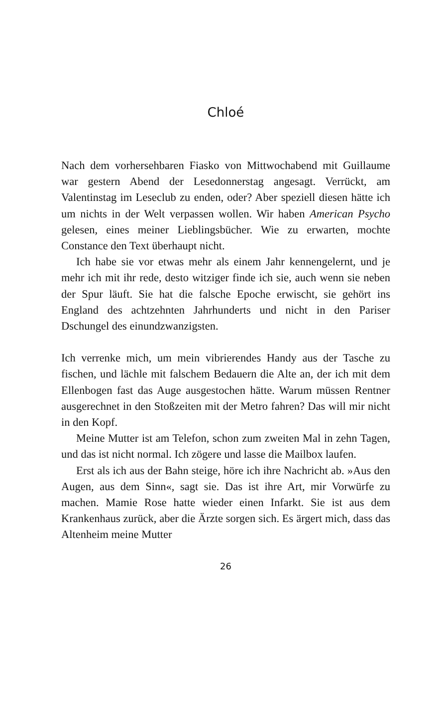Chloé
Nach dem vorhersehbaren Fiasko von Mittwochabend mit Guillaume war gestern Abend der Lesedonnerstag angesagt. Verrückt, am Valentinstag im Leseclub zu enden, oder? Aber speziell diesen hätte ich um nichts in der Welt verpassen wollen. Wir haben American Psycho gelesen, eines meiner Lieblingsbücher. Wie zu erwarten, mochte Constance den Text überhaupt nicht.
Ich habe sie vor etwas mehr als einem Jahr kennengelernt, und je mehr ich mit ihr rede, desto witziger finde ich sie, auch wenn sie neben der Spur läuft. Sie hat die falsche Epoche erwischt, sie gehört ins England des achtzehnten Jahrhunderts und nicht in den Pariser Dschungel des einundzwanzigsten.
Ich verrenke mich, um mein vibrierendes Handy aus der Tasche zu fischen, und lächle mit falschem Bedauern die Alte an, der ich mit dem Ellenbogen fast das Auge ausgestochen hätte. Warum müssen Rentner ausgerechnet in den Stoßzeiten mit der Metro fahren? Das will mir nicht in den Kopf.
Meine Mutter ist am Telefon, schon zum zweiten Mal in zehn Tagen, und das ist nicht normal. Ich zögere und lasse die Mailbox laufen.
Erst als ich aus der Bahn steige, höre ich ihre Nachricht ab. »Aus den Augen, aus dem Sinn«, sagt sie. Das ist ihre Art, mir Vorwürfe zu machen. Mamie Rose hatte wieder einen Infarkt. Sie ist aus dem Krankenhaus zurück, aber die Ärzte sorgen sich. Es ärgert mich, dass das Altenheim meine Mutter
26